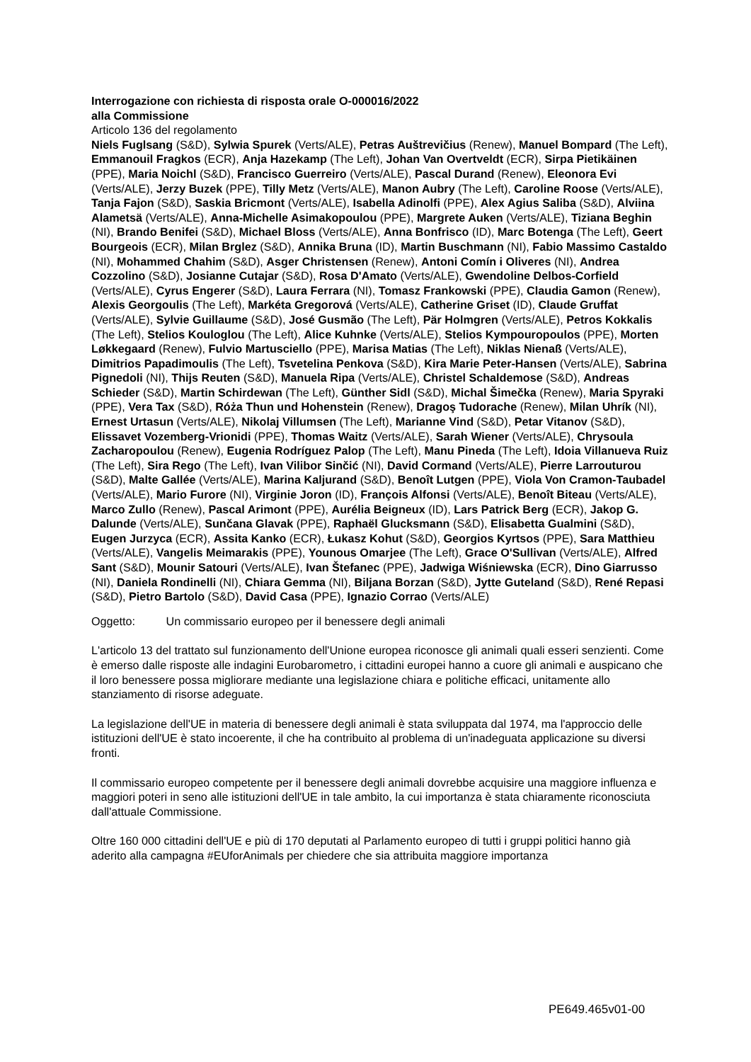Interrogazione con richiesta di risposta orale O-000016/2022
alla Commissione
Articolo 136 del regolamento
Niels Fuglsang (S&D), Sylwia Spurek (Verts/ALE), Petras Auštrevičius (Renew), Manuel Bompard (The Left), Emmanouil Fragkos (ECR), Anja Hazekamp (The Left), Johan Van Overtveldt (ECR), Sirpa Pietikäinen (PPE), Maria Noichl (S&D), Francisco Guerreiro (Verts/ALE), Pascal Durand (Renew), Eleonora Evi (Verts/ALE), Jerzy Buzek (PPE), Tilly Metz (Verts/ALE), Manon Aubry (The Left), Caroline Roose (Verts/ALE), Tanja Fajon (S&D), Saskia Bricmont (Verts/ALE), Isabella Adinolfi (PPE), Alex Agius Saliba (S&D), Alviina Alametsä (Verts/ALE), Anna-Michelle Asimakopoulou (PPE), Margrete Auken (Verts/ALE), Tiziana Beghin (NI), Brando Benifei (S&D), Michael Bloss (Verts/ALE), Anna Bonfrisco (ID), Marc Botenga (The Left), Geert Bourgeois (ECR), Milan Brglez (S&D), Annika Bruna (ID), Martin Buschmann (NI), Fabio Massimo Castaldo (NI), Mohammed Chahim (S&D), Asger Christensen (Renew), Antoni Comín i Oliveres (NI), Andrea Cozzolino (S&D), Josianne Cutajar (S&D), Rosa D'Amato (Verts/ALE), Gwendoline Delbos-Corfield (Verts/ALE), Cyrus Engerer (S&D), Laura Ferrara (NI), Tomasz Frankowski (PPE), Claudia Gamon (Renew), Alexis Georgoulis (The Left), Markéta Gregorová (Verts/ALE), Catherine Griset (ID), Claude Gruffat (Verts/ALE), Sylvie Guillaume (S&D), José Gusmão (The Left), Pär Holmgren (Verts/ALE), Petros Kokkalis (The Left), Stelios Kouloglou (The Left), Alice Kuhnke (Verts/ALE), Stelios Kympouropoulos (PPE), Morten Løkkegaard (Renew), Fulvio Martusciello (PPE), Marisa Matias (The Left), Niklas Nienaß (Verts/ALE), Dimitrios Papadimoulis (The Left), Tsvetelina Penkova (S&D), Kira Marie Peter-Hansen (Verts/ALE), Sabrina Pignedoli (NI), Thijs Reuten (S&D), Manuela Ripa (Verts/ALE), Christel Schaldemose (S&D), Andreas Schieder (S&D), Martin Schirdewan (The Left), Günther Sidl (S&D), Michal Šimečka (Renew), Maria Spyraki (PPE), Vera Tax (S&D), Róża Thun und Hohenstein (Renew), Dragoş Tudorache (Renew), Milan Uhrík (NI), Ernest Urtasun (Verts/ALE), Nikolaj Villumsen (The Left), Marianne Vind (S&D), Petar Vitanov (S&D), Elissavet Vozemberg-Vrionidi (PPE), Thomas Waitz (Verts/ALE), Sarah Wiener (Verts/ALE), Chrysoula Zacharopoulou (Renew), Eugenia Rodríguez Palop (The Left), Manu Pineda (The Left), Idoia Villanueva Ruiz (The Left), Sira Rego (The Left), Ivan Vilibor Sinčić (NI), David Cormand (Verts/ALE), Pierre Larrouturou (S&D), Malte Gallée (Verts/ALE), Marina Kaljurand (S&D), Benoît Lutgen (PPE), Viola Von Cramon-Taubadel (Verts/ALE), Mario Furore (NI), Virginie Joron (ID), François Alfonsi (Verts/ALE), Benoît Biteau (Verts/ALE), Marco Zullo (Renew), Pascal Arimont (PPE), Aurélia Beigneux (ID), Lars Patrick Berg (ECR), Jakop G. Dalunde (Verts/ALE), Sunčana Glavak (PPE), Raphaël Glucksmann (S&D), Elisabetta Gualmini (S&D), Eugen Jurzyca (ECR), Assita Kanko (ECR), Łukasz Kohut (S&D), Georgios Kyrtsos (PPE), Sara Matthieu (Verts/ALE), Vangelis Meimarakis (PPE), Younous Omarjee (The Left), Grace O'Sullivan (Verts/ALE), Alfred Sant (S&D), Mounir Satouri (Verts/ALE), Ivan Štefanec (PPE), Jadwiga Wiśniewska (ECR), Dino Giarrusso (NI), Daniela Rondinelli (NI), Chiara Gemma (NI), Biljana Borzan (S&D), Jytte Guteland (S&D), René Repasi (S&D), Pietro Bartolo (S&D), David Casa (PPE), Ignazio Corrao (Verts/ALE)
Oggetto: Un commissario europeo per il benessere degli animali
L'articolo 13 del trattato sul funzionamento dell'Unione europea riconosce gli animali quali esseri senzienti. Come è emerso dalle risposte alle indagini Eurobarometro, i cittadini europei hanno a cuore gli animali e auspicano che il loro benessere possa migliorare mediante una legislazione chiara e politiche efficaci, unitamente allo stanziamento di risorse adeguate.
La legislazione dell'UE in materia di benessere degli animali è stata sviluppata dal 1974, ma l'approccio delle istituzioni dell'UE è stato incoerente, il che ha contribuito al problema di un'inadeguata applicazione su diversi fronti.
Il commissario europeo competente per il benessere degli animali dovrebbe acquisire una maggiore influenza e maggiori poteri in seno alle istituzioni dell'UE in tale ambito, la cui importanza è stata chiaramente riconosciuta dall'attuale Commissione.
Oltre 160 000 cittadini dell'UE e più di 170 deputati al Parlamento europeo di tutti i gruppi politici hanno già aderito alla campagna #EUforAnimals per chiedere che sia attribuita maggiore importanza
PE649.465v01-00